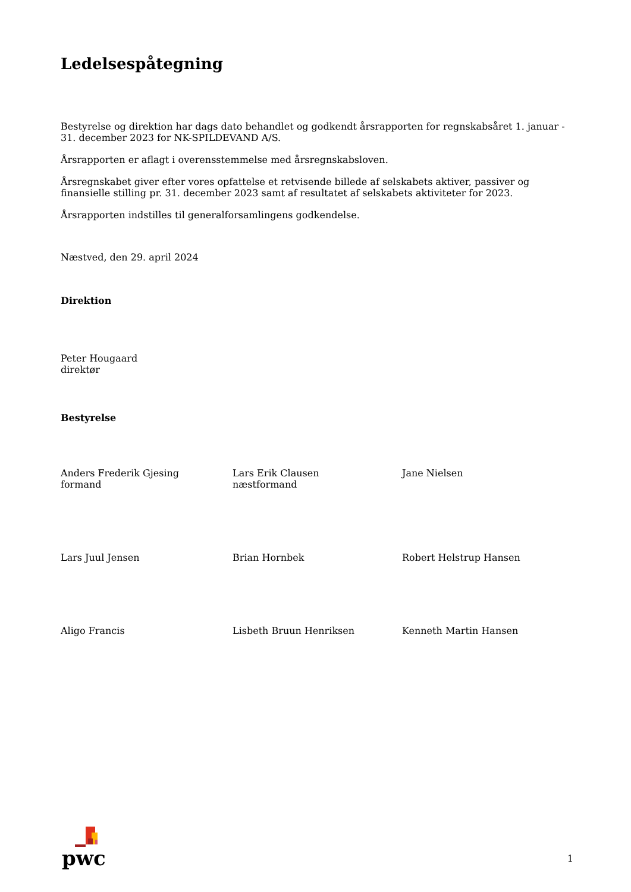Ledelsespåtegning
Bestyrelse og direktion har dags dato behandlet og godkendt årsrapporten for regnskabsåret 1. januar - 31. december 2023 for NK-SPILDEVAND A/S.
Årsrapporten er aflagt i overensstemmelse med årsregnskabsloven.
Årsregnskabet giver efter vores opfattelse et retvisende billede af selskabets aktiver, passiver og finansielle stilling pr. 31. december 2023 samt af resultatet af selskabets aktiviteter for 2023.
Årsrapporten indstilles til generalforsamlingens godkendelse.
Næstved, den 29. april 2024
Direktion
Peter Hougaard
direktør
Bestyrelse
Anders Frederik Gjesing
formand
Lars Erik Clausen
næstformand
Jane Nielsen
Lars Juul Jensen
Brian Hornbek
Robert Helstrup Hansen
Aligo Francis
Lisbeth Bruun Henriksen
Kenneth Martin Hansen
pwc
1